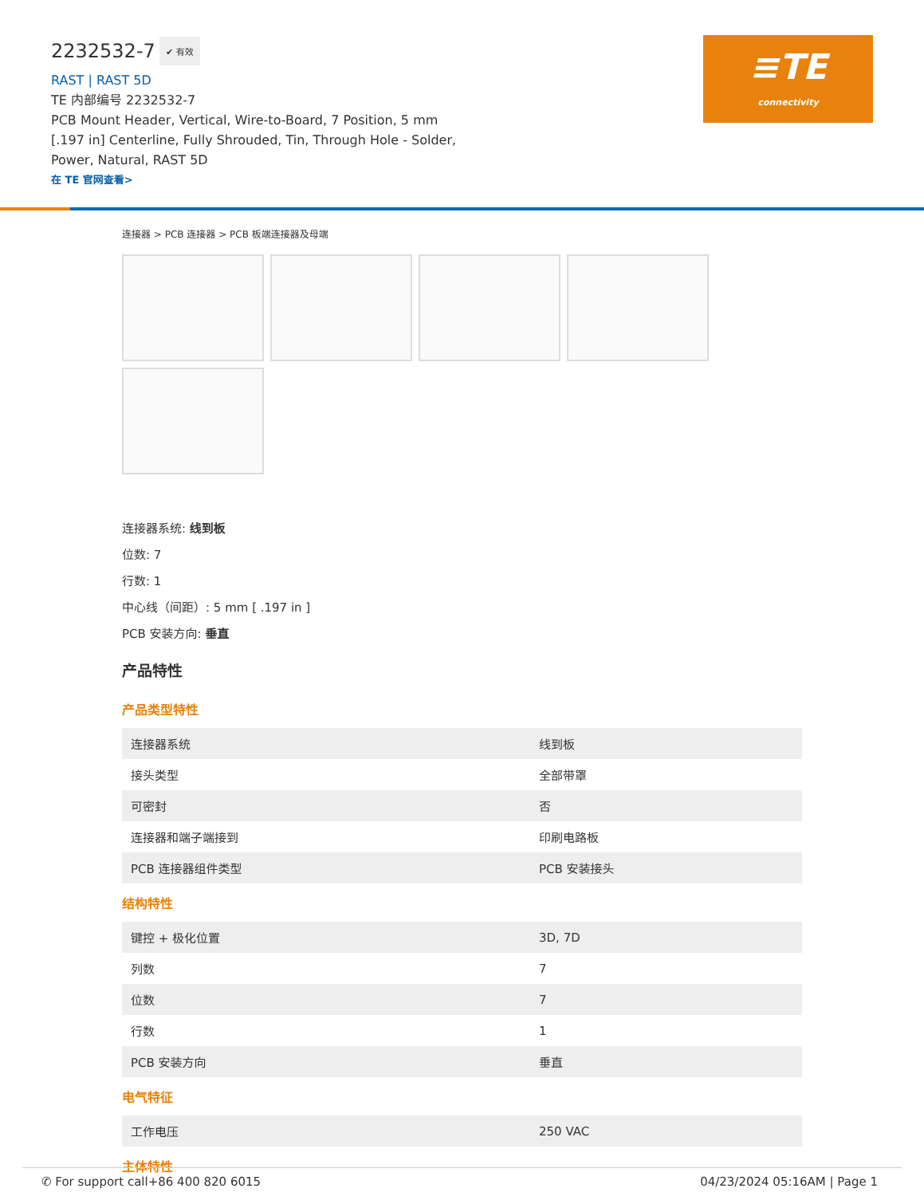2232532-7
✔ 有效
RAST | RAST 5D
TE 内部编号 2232532-7
PCB Mount Header, Vertical, Wire-to-Board, 7 Position, 5 mm [.197 in] Centerline, Fully Shrouded, Tin, Through Hole - Solder, Power, Natural, RAST 5D
在 TE 官网查看>
≡TE
connectivity
连接器 > PCB 连接器 > PCB 板端连接器及母端
连接器系统: 线到板
位数: 7
行数: 1
中心线（间距）: 5 mm [ .197 in ]
PCB 安装方向: 垂直
产品特性
产品类型特性
| 连接器系统 | 线到板 |
| 接头类型 | 全部带罩 |
| 可密封 | 否 |
| 连接器和端子端接到 | 印刷电路板 |
| PCB 连接器组件类型 | PCB 安装接头 |
结构特性
| 键控 + 极化位置 | 3D, 7D |
| 列数 | 7 |
| 位数 | 7 |
| 行数 | 1 |
| PCB 安装方向 | 垂直 |
电气特征
| 工作电压 | 250 VAC |
主体特性
✆ For support call+86 400 820 6015 04/23/2024 05:16AM | Page 1